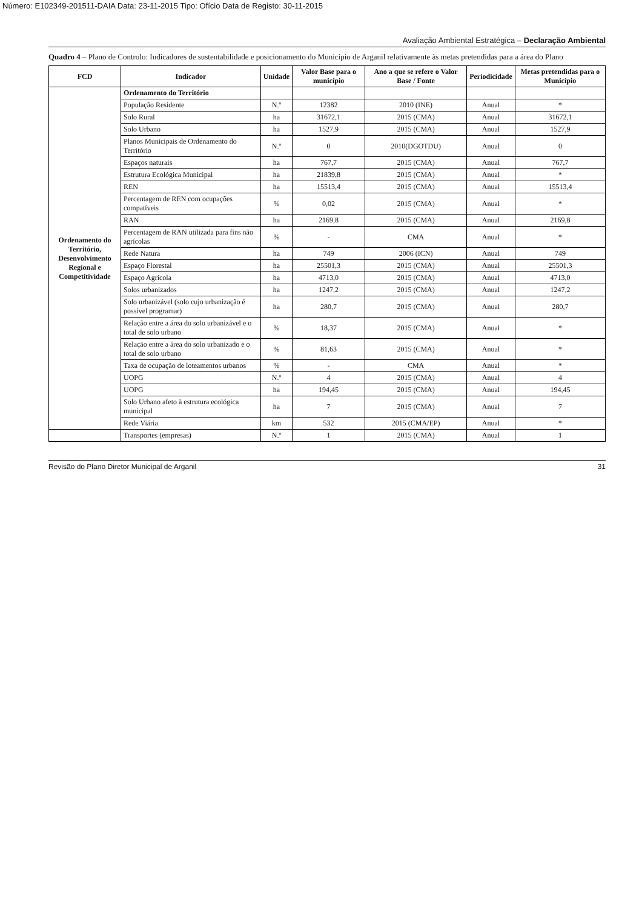Número: E102349-201511-DAIA Data: 23-11-2015 Tipo: Ofício Data de Registo: 30-11-2015
Avaliação Ambiental Estratégica – Declaração Ambiental
Quadro 4 – Plano de Controlo: Indicadores de sustentabilidade e posicionamento do Município de Arganil relativamente às metas pretendidas para a área do Plano
| FCD | Indicador | Unidade | Valor Base para o município | Ano a que se refere o Valor Base / Fonte | Periodicidade | Metas pretendidas para o Município |
| --- | --- | --- | --- | --- | --- | --- |
| Ordenamento do Território, Desenvolvimento Regional e Competitividade | Ordenamento do Território | | | | | |
| | População Residente | N.º | 12382 | 2010 (INE) | Anual | * |
| | Solo Rural | ha | 31672,1 | 2015 (CMA) | Anual | 31672,1 |
| | Solo Urbano | ha | 1527,9 | 2015 (CMA) | Anual | 1527,9 |
| | Planos Municipais de Ordenamento do Território | N.º | 0 | 2010(DGOTDU) | Anual | 0 |
| | Espaços naturais | ha | 767,7 | 2015 (CMA) | Anual | 767,7 |
| | Estrutura Ecológica Municipal | ha | 21839,8 | 2015 (CMA) | Anual | * |
| | REN | ha | 15513,4 | 2015 (CMA) | Anual | 15513,4 |
| | Percentagem de REN com ocupações compatíveis | % | 0,02 | 2015 (CMA) | Anual | * |
| | RAN | ha | 2169,8 | 2015 (CMA) | Anual | 2169,8 |
| | Percentagem de RAN utilizada para fins não agrícolas | % | - | CMA | Anual | * |
| | Rede Natura | ha | 749 | 2006 (ICN) | Anual | 749 |
| | Espaço Florestal | ha | 25501,3 | 2015 (CMA) | Anual | 25501,3 |
| | Espaço Agrícola | ha | 4713,0 | 2015 (CMA) | Anual | 4713,0 |
| | Solos urbanizados | ha | 1247,2 | 2015 (CMA) | Anual | 1247,2 |
| | Solo urbanizável (solo cujo urbanização é possível programar) | ha | 280,7 | 2015 (CMA) | Anual | 280,7 |
| | Relação entre a área do solo urbanizável e o total de solo urbano | % | 18,37 | 2015 (CMA) | Anual | * |
| | Relação entre a área do solo urbanizado e o total de solo urbano | % | 81,63 | 2015 (CMA) | Anual | * |
| | Taxa de ocupação de loteamentos urbanos | % | - | CMA | Anual | * |
| | UOPG | N.º | 4 | 2015 (CMA) | Anual | 4 |
| | UOPG | ha | 194,45 | 2015 (CMA) | Anual | 194,45 |
| | Solo Urbano afeto à estrutura ecológica municipal | ha | 7 | 2015 (CMA) | Anual | 7 |
| | Rede Viária | km | 532 | 2015 (CMA/EP) | Anual | * |
| | Transportes (empresas) | N.º | 1 | 2015 (CMA) | Anual | 1 |
Revisão do Plano Diretor Municipal de Arganil 31